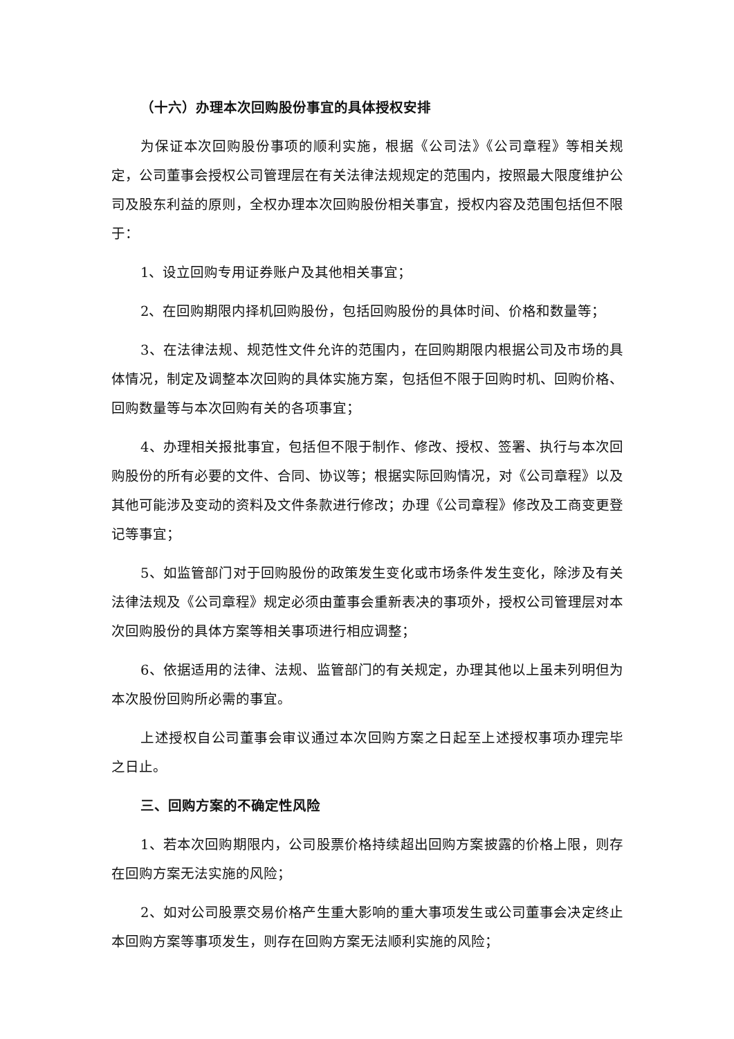（十六）办理本次回购股份事宜的具体授权安排
为保证本次回购股份事项的顺利实施，根据《公司法》《公司章程》等相关规定，公司董事会授权公司管理层在有关法律法规规定的范围内，按照最大限度维护公司及股东利益的原则，全权办理本次回购股份相关事宜，授权内容及范围包括但不限于：
1、设立回购专用证券账户及其他相关事宜；
2、在回购期限内择机回购股份，包括回购股份的具体时间、价格和数量等；
3、在法律法规、规范性文件允许的范围内，在回购期限内根据公司及市场的具体情况，制定及调整本次回购的具体实施方案，包括但不限于回购时机、回购价格、回购数量等与本次回购有关的各项事宜；
4、办理相关报批事宜，包括但不限于制作、修改、授权、签署、执行与本次回购股份的所有必要的文件、合同、协议等；根据实际回购情况，对《公司章程》以及其他可能涉及变动的资料及文件条款进行修改；办理《公司章程》修改及工商变更登记等事宜；
5、如监管部门对于回购股份的政策发生变化或市场条件发生变化，除涉及有关法律法规及《公司章程》规定必须由董事会重新表决的事项外，授权公司管理层对本次回购股份的具体方案等相关事项进行相应调整；
6、依据适用的法律、法规、监管部门的有关规定，办理其他以上虽未列明但为本次股份回购所必需的事宜。
上述授权自公司董事会审议通过本次回购方案之日起至上述授权事项办理完毕之日止。
三、回购方案的不确定性风险
1、若本次回购期限内，公司股票价格持续超出回购方案披露的价格上限，则存在回购方案无法实施的风险；
2、如对公司股票交易价格产生重大影响的重大事项发生或公司董事会决定终止本回购方案等事项发生，则存在回购方案无法顺利实施的风险；